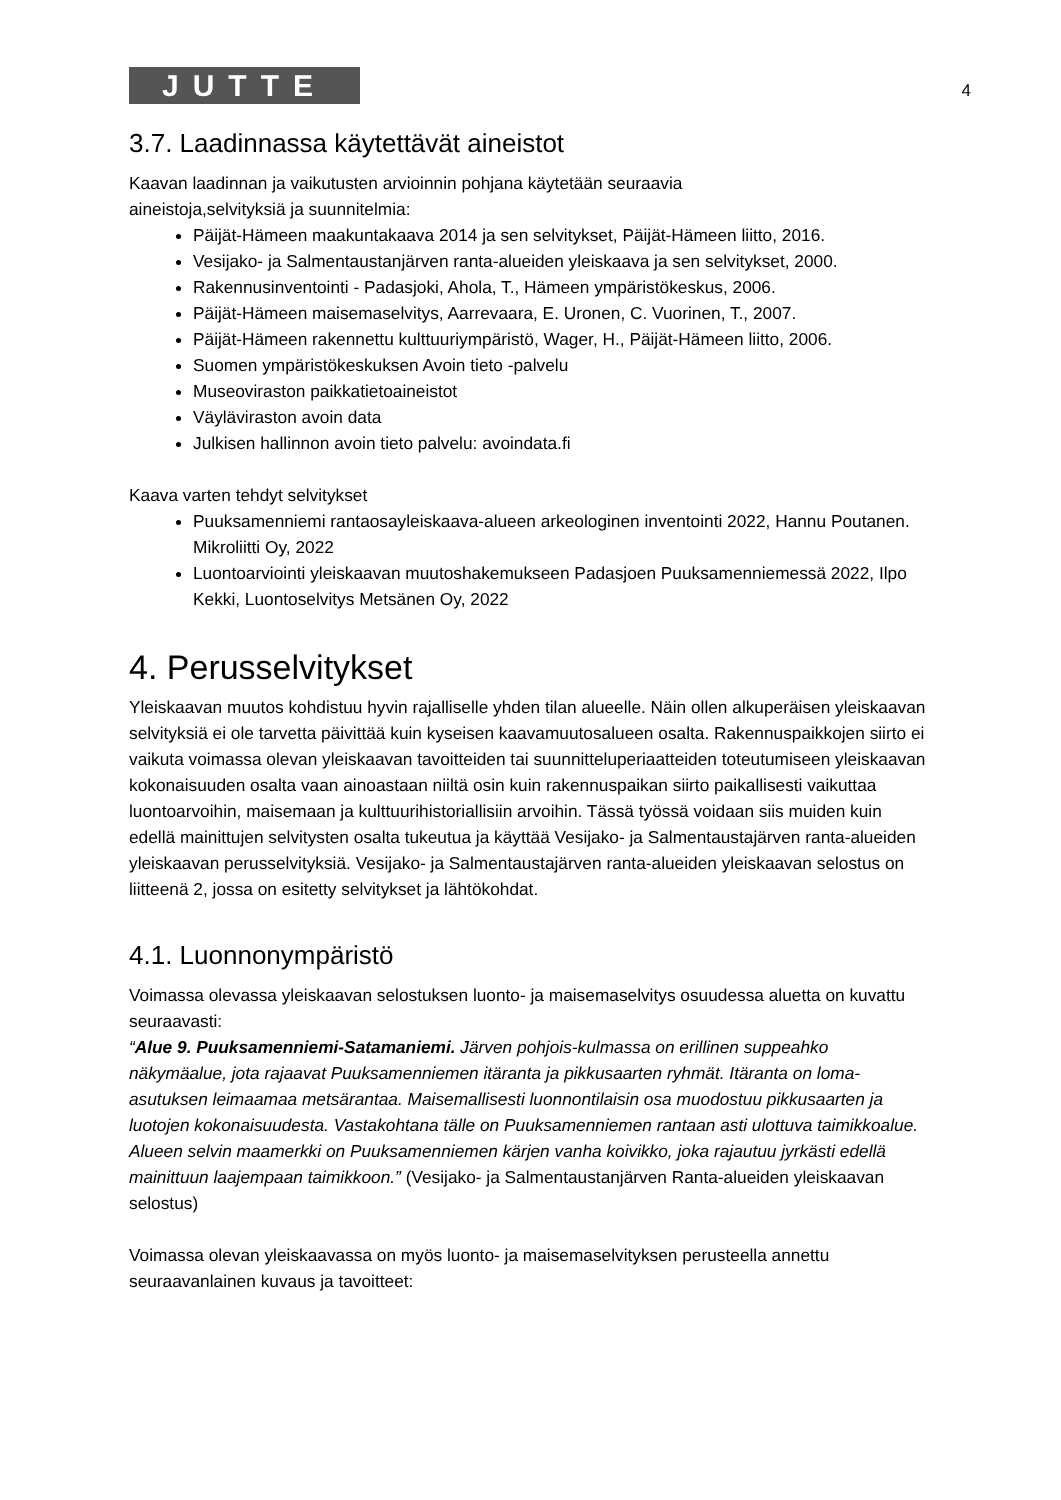JUTTE
4
3.7. Laadinnassa käytettävät aineistot
Kaavan laadinnan ja vaikutusten arvioinnin pohjana käytetään seuraavia
aineistoja,selvityksiä ja suunnitelmia:
Päijät-Hämeen maakuntakaava 2014 ja sen selvitykset, Päijät-Hämeen liitto, 2016.
Vesijako- ja Salmentaustanjärven ranta-alueiden yleiskaava ja sen selvitykset, 2000.
Rakennusinventointi - Padasjoki, Ahola, T., Hämeen ympäristökeskus, 2006.
Päijät-Hämeen maisemaselvitys, Aarrevaara, E. Uronen, C. Vuorinen, T., 2007.
Päijät-Hämeen rakennettu kulttuuriympäristö, Wager, H., Päijät-Hämeen liitto, 2006.
Suomen ympäristökeskuksen Avoin tieto -palvelu
Museoviraston paikkatietoaineistot
Väyläviraston avoin data
Julkisen hallinnon avoin tieto palvelu: avoindata.fi
Kaava varten tehdyt selvitykset
Puuksamenniemi rantaosayleiskaava-alueen arkeologinen inventointi 2022, Hannu Poutanen. Mikroliitti Oy, 2022
Luontoarviointi yleiskaavan muutoshakemukseen Padasjoen Puuksamenniemessä 2022, Ilpo Kekki, Luontoselvitys Metsänen Oy, 2022
4. Perusselvitykset
Yleiskaavan muutos kohdistuu hyvin rajalliselle yhden tilan alueelle. Näin ollen alkuperäisen yleiskaavan selvityksiä ei ole tarvetta päivittää kuin kyseisen kaavamuutosalueen osalta. Rakennuspaikkojen siirto ei vaikuta voimassa olevan yleiskaavan tavoitteiden tai suunnitteluperiaatteiden toteutumiseen yleiskaavan kokonaisuuden osalta vaan ainoastaan niiltä osin kuin rakennuspaikan siirto paikallisesti vaikuttaa luontoarvoihin, maisemaan ja kulttuurihistoriallisiin arvoihin. Tässä työssä voidaan siis muiden kuin edellä mainittujen selvitysten osalta tukeutua ja käyttää Vesijako- ja Salmentaustajärven ranta-alueiden yleiskaavan perusselvityksiä. Vesijako- ja Salmentaustajärven ranta-alueiden yleiskaavan selostus on liitteenä 2, jossa on esitetty selvitykset ja lähtökohdat.
4.1. Luonnonympäristö
Voimassa olevassa yleiskaavan selostuksen luonto- ja maisemaselvitys osuudessa aluetta on kuvattu seuraavasti:
“Alue 9. Puuksamenniemi-Satamaniemi. Järven pohjois-kulmassa on erillinen suppeahko näkymäalue, jota rajaavat Puuksamenniemen itäranta ja pikkusaarten ryhmät. Itäranta on loma-asutuksen leimaamaa metsärantaa. Maisemallisesti luonnontilaisin osa muodostuu pikkusaarten ja luotojen kokonaisuudesta. Vastakohtana tälle on Puuksamenniemen rantaan asti ulottuva taimikkoalue. Alueen selvin maamerkki on Puuksamenniemen kärjen vanha koivikko, joka rajautuu jyrkästi edellä mainittuun laajempaan taimikkoon.” (Vesijako- ja Salmentaustanjärven Ranta-alueiden yleiskaavan selostus)
Voimassa olevan yleiskaavassa on myös luonto- ja maisemaselvityksen perusteella annettu seuraavanlainen kuvaus ja tavoitteet: